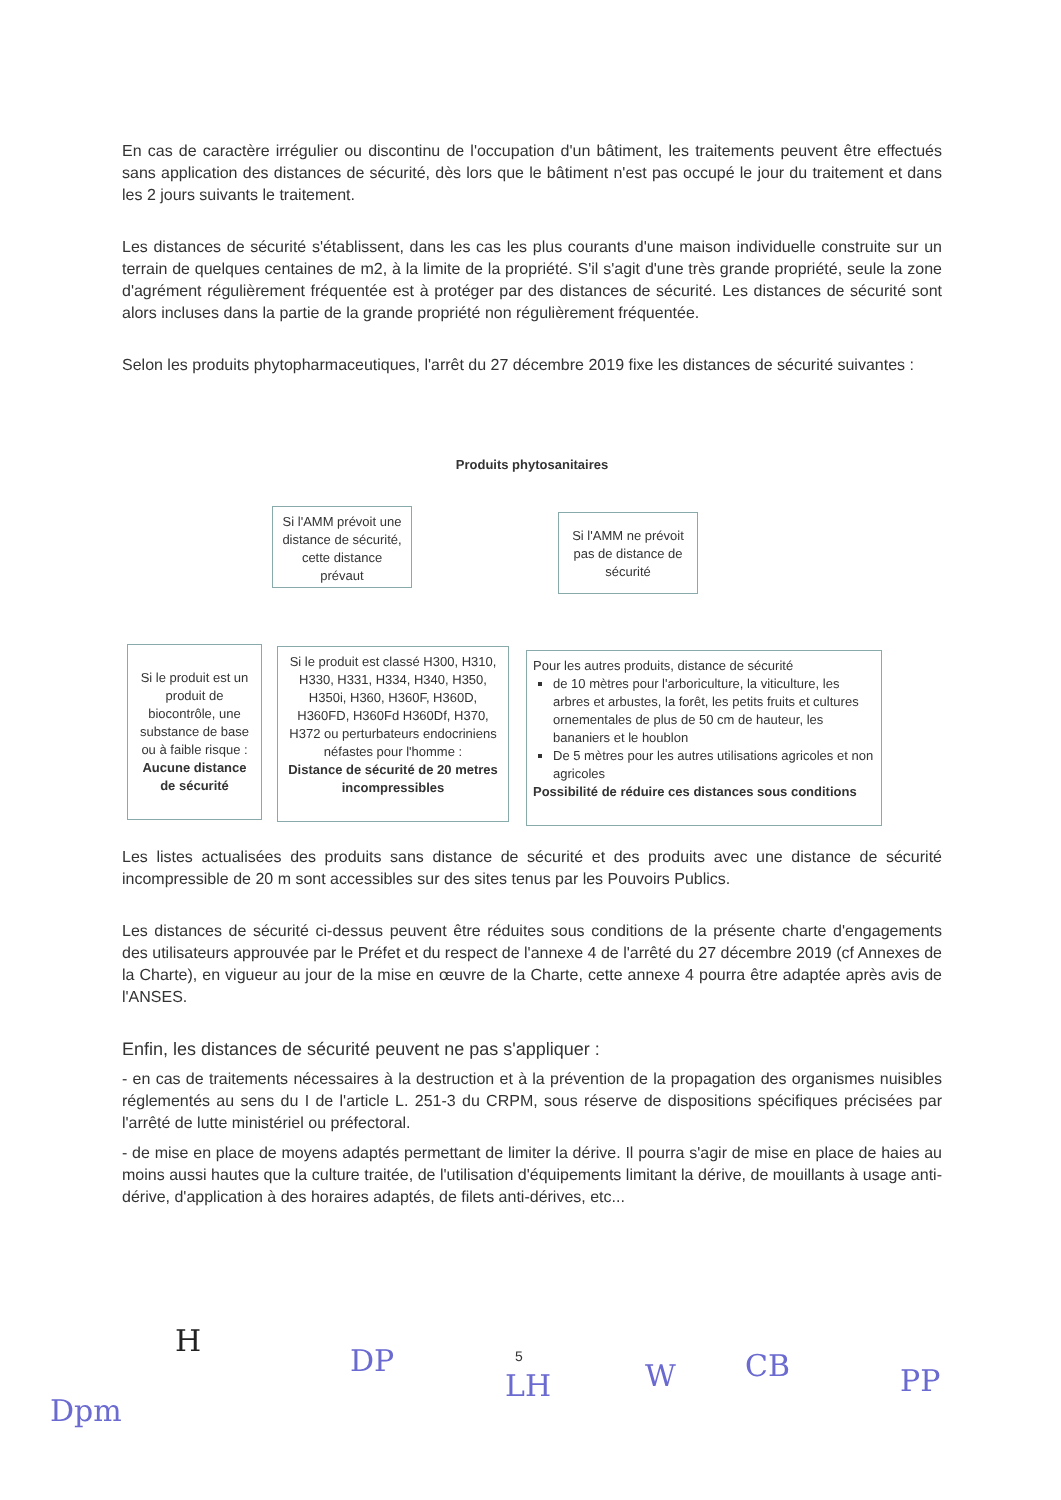En cas de caractère irrégulier ou discontinu de l'occupation d'un bâtiment, les traitements peuvent être effectués sans application des distances de sécurité, dès lors que le bâtiment n'est pas occupé le jour du traitement et dans les 2 jours suivants le traitement.
Les distances de sécurité s'établissent, dans les cas les plus courants d'une maison individuelle construite sur un terrain de quelques centaines de m2, à la limite de la propriété. S'il s'agit d'une très grande propriété, seule la zone d'agrément régulièrement fréquentée est à protéger par des distances de sécurité. Les distances de sécurité sont alors incluses dans la partie de la grande propriété non régulièrement fréquentée.
Selon les produits phytopharmaceutiques, l'arrêt du 27 décembre 2019 fixe les distances de sécurité suivantes :
Produits phytosanitaires
Si l'AMM prévoit une distance de sécurité, cette distance prévaut
Si l'AMM ne prévoit pas de distance de sécurité
Si le produit est un produit de biocontrôle, une substance de base ou à faible risque : Aucune distance de sécurité
Si le produit est classé H300, H310, H330, H331, H334, H340, H350, H350i, H360, H360F, H360D, H360FD, H360Fd H360Df, H370, H372 ou perturbateurs endocriniens néfastes pour l'homme :
Distance de sécurité de 20 metres incompressibles
Pour les autres produits, distance de sécurité
de 10 mètres pour l'arboriculture, la viticulture, les arbres et arbustes, la forêt, les petits fruits et cultures ornementales de plus de 50 cm de hauteur, les bananiers et le houblon
De 5 mètres pour les autres utilisations agricoles et non agricoles
Possibilité de réduire ces distances sous conditions
Les listes actualisées des produits sans distance de sécurité et des produits avec une distance de sécurité incompressible de 20 m sont accessibles sur des sites tenus par les Pouvoirs Publics.
Les distances de sécurité ci-dessus peuvent être réduites sous conditions de la présente charte d'engagements des utilisateurs approuvée par le Préfet et du respect de l'annexe 4 de l'arrêté du 27 décembre 2019 (cf Annexes de la Charte), en vigueur au jour de la mise en œuvre de la Charte, cette annexe 4 pourra être adaptée après avis de l'ANSES.
Enfin, les distances de sécurité peuvent ne pas s'appliquer :
- en cas de traitements nécessaires à la destruction et à la prévention de la propagation des organismes nuisibles réglementés au sens du I de l'article L. 251-3 du CRPM, sous réserve de dispositions spécifiques précisées par l'arrêté de lutte ministériel ou préfectoral.
- de mise en place de moyens adaptés permettant de limiter la dérive. Il pourra s'agir de mise en place de haies au moins aussi hautes que la culture traitée, de l'utilisation d'équipements limitant la dérive, de mouillants à usage anti-dérive, d'application à des horaires adaptés, de filets anti-dérives, etc...
5
Dpm
H
DP
LH W CB PP